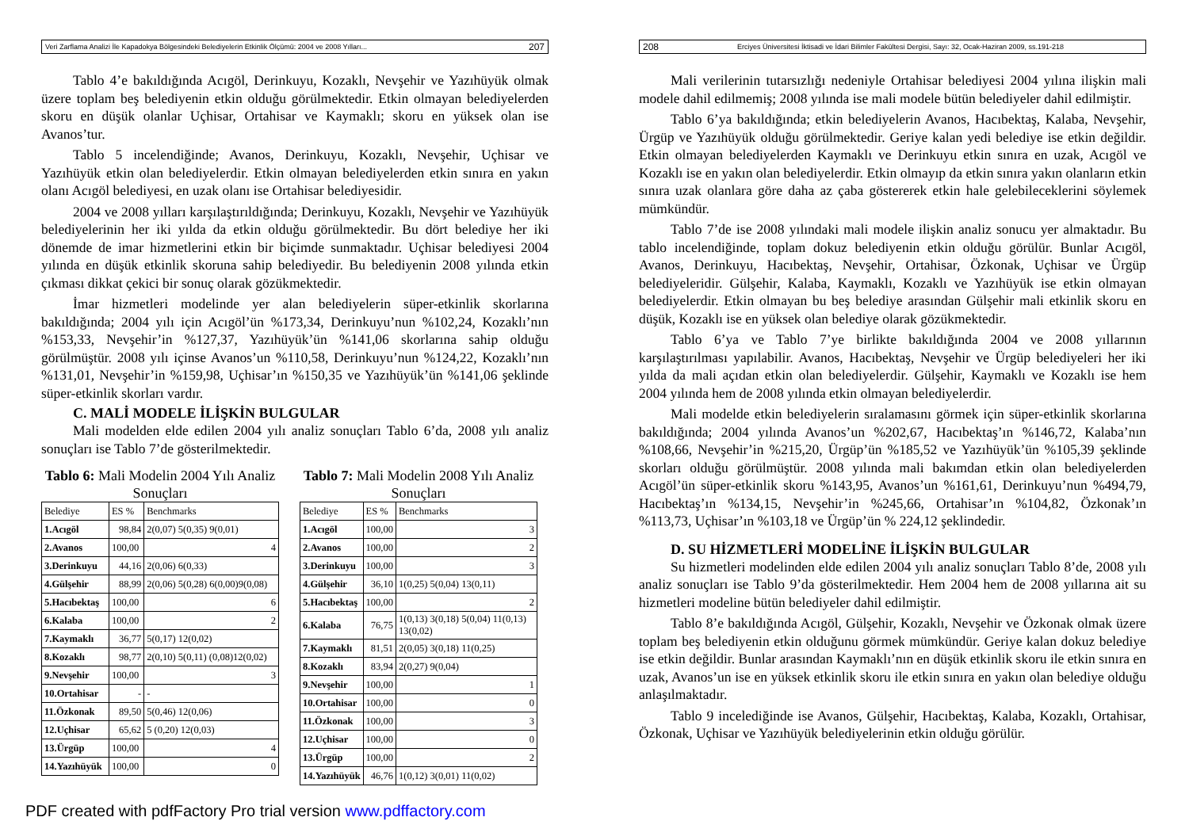Veri Zarflama Analizi İle Kapadokya Bölgesindeki Belediyelerin Etkinlik Ölçümü: 2004 ve 2008 Yılları... 207
Tablo 4’e bakıldığında Acıgöl, Derinkuyu, Kozaklı, Nevşehir ve Yazıhüyük olmak üzere toplam beş belediyenin etkin olduğu görülmektedir. Etkin olmayan belediyelerden skoru en düşük olanlar Uçhisar, Ortahisar ve Kaymaklı; skoru en yüksek olan ise Avanos’tur.
Tablo 5 incelendiğinde; Avanos, Derinkuyu, Kozaklı, Nevşehir, Uçhisar ve Yazıhüyük etkin olan belediyelerdir. Etkin olmayan belediyelerden etkin sınıra en yakın olanı Acıgöl belediyesi, en uzak olanı ise Ortahisar belediyesidir.
2004 ve 2008 yılları karşılaştırıldığında; Derinkuyu, Kozaklı, Nevşehir ve Yazıhüyük belediyelerinin her iki yılda da etkin olduğu görülmektedir. Bu dört belediye her iki dönemde de imar hizmetlerini etkin bir biçimde sunmaktadır. Uçhisar belediyesi 2004 yılında en düşük etkinlik skoruna sahip belediyedir. Bu belediyenin 2008 yılında etkin çıkması dikkat çekici bir sonuç olarak gözükmektedir.
İmar hizmetleri modelinde yer alan belediyelerin süper-etkinlik skorlarına bakıldığında; 2004 yılı için Acıgöl’ün %173,34, Derinkuyu’nun %102,24, Kozaklı’nın %153,33, Nevşehir’in %127,37, Yazıhüyük’ün %141,06 skorlarına sahip olduğu görülmüştür. 2008 yılı içinse Avanos’un %110,58, Derinkuyu’nun %124,22, Kozaklı’nın %131,01, Nevşehir’in %159,98, Uçhisar’ın %150,35 ve Yazıhüyük’ün %141,06 şeklinde süper-etkinlik skorları vardır.
C. MALİ MODELE İLİŞKİN BULGULAR
Mali modelden elde edilen 2004 yılı analiz sonuçları Tablo 6’da, 2008 yılı analiz sonuçları ise Tablo 7’de gösterilmektedir.
Tablo 6: Mali Modelin 2004 Yılı Analiz Sonuçları
| Belediye | ES % | Benchmarks |
| --- | --- | --- |
| 1.Acıgöl | 98,84 | 2(0,07) 5(0,35) 9(0,01) |
| 2.Avanos | 100,00 | 4 |
| 3.Derinkuyu | 44,16 | 2(0,06) 6(0,33) |
| 4.Gülşehir | 88,99 | 2(0,06) 5(0,28) 6(0,00)9(0,08) |
| 5.Hacıbektaş | 100,00 | 6 |
| 6.Kalaba | 100,00 | 2 |
| 7.Kaymaklı | 36,77 | 5(0,17) 12(0,02) |
| 8.Kozaklı | 98,77 | 2(0,10) 5(0,11) (0,08)12(0,02) |
| 9.Nevşehir | 100,00 | 3 |
| 10.Ortahisar | - | - |
| 11.Özkonak | 89,50 | 5(0,46) 12(0,06) |
| 12.Uçhisar | 65,62 | 5 (0,20) 12(0,03) |
| 13.Ürgüp | 100,00 | 4 |
| 14.Yazıhüyük | 100,00 | 0 |
Tablo 7: Mali Modelin 2008 Yılı Analiz Sonuçları
| Belediye | ES % | Benchmarks |
| --- | --- | --- |
| 1.Acıgöl | 100,00 | 3 |
| 2.Avanos | 100,00 | 2 |
| 3.Derinkuyu | 100,00 | 3 |
| 4.Gülşehir | 36,10 | 1(0,25) 5(0,04) 13(0,11) |
| 5.Hacıbektaş | 100,00 | 2 |
| 6.Kalaba | 76,75 | 1(0,13) 3(0,18) 5(0,04) 11(0,13) 13(0,02) |
| 7.Kaymaklı | 81,51 | 2(0,05) 3(0,18) 11(0,25) |
| 8.Kozaklı | 83,94 | 2(0,27) 9(0,04) |
| 9.Nevşehir | 100,00 | 1 |
| 10.Ortahisar | 100,00 | 0 |
| 11.Özkonak | 100,00 | 3 |
| 12.Uçhisar | 100,00 | 0 |
| 13.Ürgüp | 100,00 | 2 |
| 14.Yazıhüyük | 46,76 | 1(0,12) 3(0,01) 11(0,02) |
208 Erciyes Üniversitesi İktisadi ve İdari Bilimler Fakültesi Dergisi, Sayı: 32, Ocak-Haziran 2009, ss.191-218
Mali verilerinin tutarsızlığı nedeniyle Ortahisar belediyesi 2004 yılına ilişkin mali modele dahil edilmemiş; 2008 yılında ise mali modele bütün belediyeler dahil edilmiştir.
Tablo 6’ya bakıldığında; etkin belediyelerin Avanos, Hacıbektaş, Kalaba, Nevşehir, Ürgüp ve Yazıhüyük olduğu görülmektedir. Geriye kalan yedi belediye ise etkin değildir. Etkin olmayan belediyelerden Kaymaklı ve Derinkuyu etkin sınıra en uzak, Acıgöl ve Kozaklı ise en yakın olan belediyelerdir. Etkin olmayıp da etkin sınıra yakın olanların etkin sınıra uzak olanlara göre daha az çaba göstererek etkin hale gelebileceklerini söylemek mümkündür.
Tablo 7’de ise 2008 yılındaki mali modele ilişkin analiz sonucu yer almaktadır. Bu tablo incelendiğinde, toplam dokuz belediyenin etkin olduğu görülür. Bunlar Acıgöl, Avanos, Derinkuyu, Hacıbektaş, Nevşehir, Ortahisar, Özkonak, Uçhisar ve Ürgüp belediyeleridir. Gülşehir, Kalaba, Kaymaklı, Kozaklı ve Yazıhüyük ise etkin olmayan belediyelerdir. Etkin olmayan bu beş belediye arasından Gülşehir mali etkinlik skoru en düşük, Kozaklı ise en yüksek olan belediye olarak gözükmektedir.
Tablo 6’ya ve Tablo 7’ye birlikte bakıldığında 2004 ve 2008 yıllarının karşılaştırılması yapılabilir. Avanos, Hacıbektaş, Nevşehir ve Ürgüp belediyeleri her iki yılda da mali açıdan etkin olan belediyelerdir. Gülşehir, Kaymaklı ve Kozaklı ise hem 2004 yılında hem de 2008 yılında etkin olmayan belediyelerdir.
Mali modelde etkin belediyelerin sıralamasını görmek için süper-etkinlik skorlarına bakıldığında; 2004 yılında Avanos’un %202,67, Hacıbektaş’ın %146,72, Kalaba’nın %108,66, Nevşehir’in %215,20, Ürgüp’ün %185,52 ve Yazıhüyük’ün %105,39 şeklinde skorları olduğu görülmüştür. 2008 yılında mali bakımdan etkin olan belediyelerden Acıgöl’ün süper-etkinlik skoru %143,95, Avanos’un %161,61, Derinkuyu’nun %494,79, Hacıbektaş’ın %134,15, Nevşehir’in %245,66, Ortahisar’ın %104,82, Özkonak’ın %113,73, Uçhisar’ın %103,18 ve Ürgüp’ün % 224,12 şeklindedir.
D. SU HİZMETLERİ MODELİNE İLİŞKİN BULGULAR
Su hizmetleri modelinden elde edilen 2004 yılı analiz sonuçları Tablo 8’de, 2008 yılı analiz sonuçları ise Tablo 9’da gösterilmektedir. Hem 2004 hem de 2008 yıllarına ait su hizmetleri modeline bütün belediyeler dahil edilmiştir.
Tablo 8’e bakıldığında Acıgöl, Gülşehir, Kozaklı, Nevşehir ve Özkonak olmak üzere toplam beş belediyenin etkin olduğunu görmek mümkündür. Geriye kalan dokuz belediye ise etkin değildir. Bunlar arasından Kaymaklı’nın en düşük etkinlik skoru ile etkin sınıra en uzak, Avanos’un ise en yüksek etkinlik skoru ile etkin sınıra en yakın olan belediye olduğu anlaşılmaktadır.
Tablo 9 incelediğinde ise Avanos, Gülşehir, Hacıbektaş, Kalaba, Kozaklı, Ortahisar, Özkonak, Uçhisar ve Yazıhüyük belediyelerinin etkin olduğu görülür.
PDF created with pdfFactory Pro trial version www.pdffactory.com